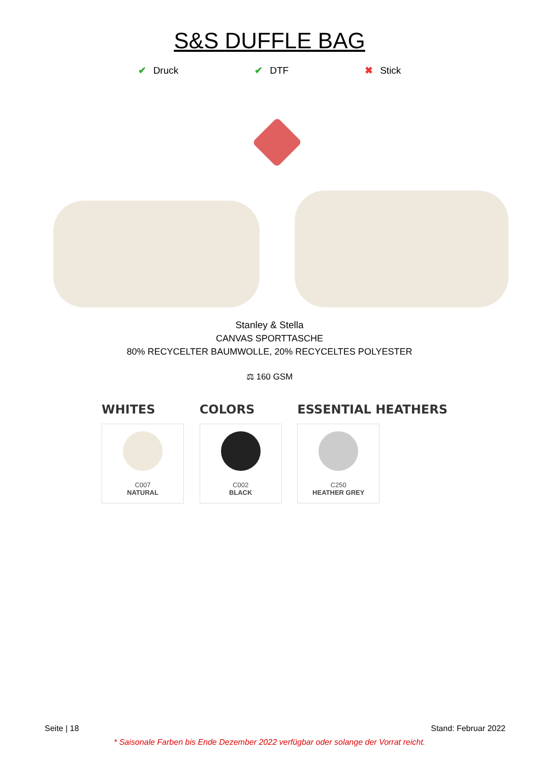S&S DUFFLE BAG
✔ Druck ✔ DTF ✖ Stick
Stanley & Stella
CANVAS SPORTTASCHE
80% RECYCELTER BAUMWOLLE, 20% RECYCELTES POLYESTER
⚖ 160 GSM
WHITES
C007
NATURAL
COLORS
C002
BLACK
ESSENTIAL HEATHERS
C250
HEATHER GREY
Seite | 18 Stand: Februar 2022
* Saisonale Farben bis Ende Dezember 2022 verfügbar oder solange der Vorrat reicht.